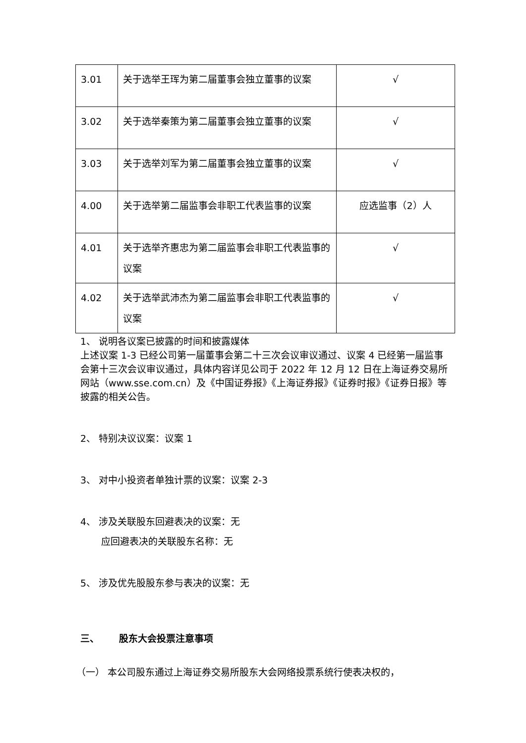| 3.01 | 关于选举王珲为第二届董事会独立董事的议案 | √ |
| 3.02 | 关于选举秦策为第二届董事会独立董事的议案 | √ |
| 3.03 | 关于选举刘军为第二届董事会独立董事的议案 | √ |
| 4.00 | 关于选举第二届监事会非职工代表监事的议案 | 应选监事（2）人 |
| 4.01 | 关于选举齐惠忠为第二届监事会非职工代表监事的议案 | √ |
| 4.02 | 关于选举武沛杰为第二届监事会非职工代表监事的议案 | √ |
1、 说明各议案已披露的时间和披露媒体
上述议案 1-3 已经公司第一届董事会第二十三次会议审议通过、议案 4 已经第一届监事会第十三次会议审议通过，具体内容详见公司于 2022 年 12 月 12 日在上海证券交易所网站（www.sse.com.cn）及《中国证券报》《上海证券报》《证券时报》《证券日报》等披露的相关公告。
2、 特别决议议案：议案 1
3、 对中小投资者单独计票的议案：议案 2-3
4、 涉及关联股东回避表决的议案：无
应回避表决的关联股东名称：无
5、 涉及优先股股东参与表决的议案：无
三、 股东大会投票注意事项
（一） 本公司股东通过上海证券交易所股东大会网络投票系统行使表决权的，